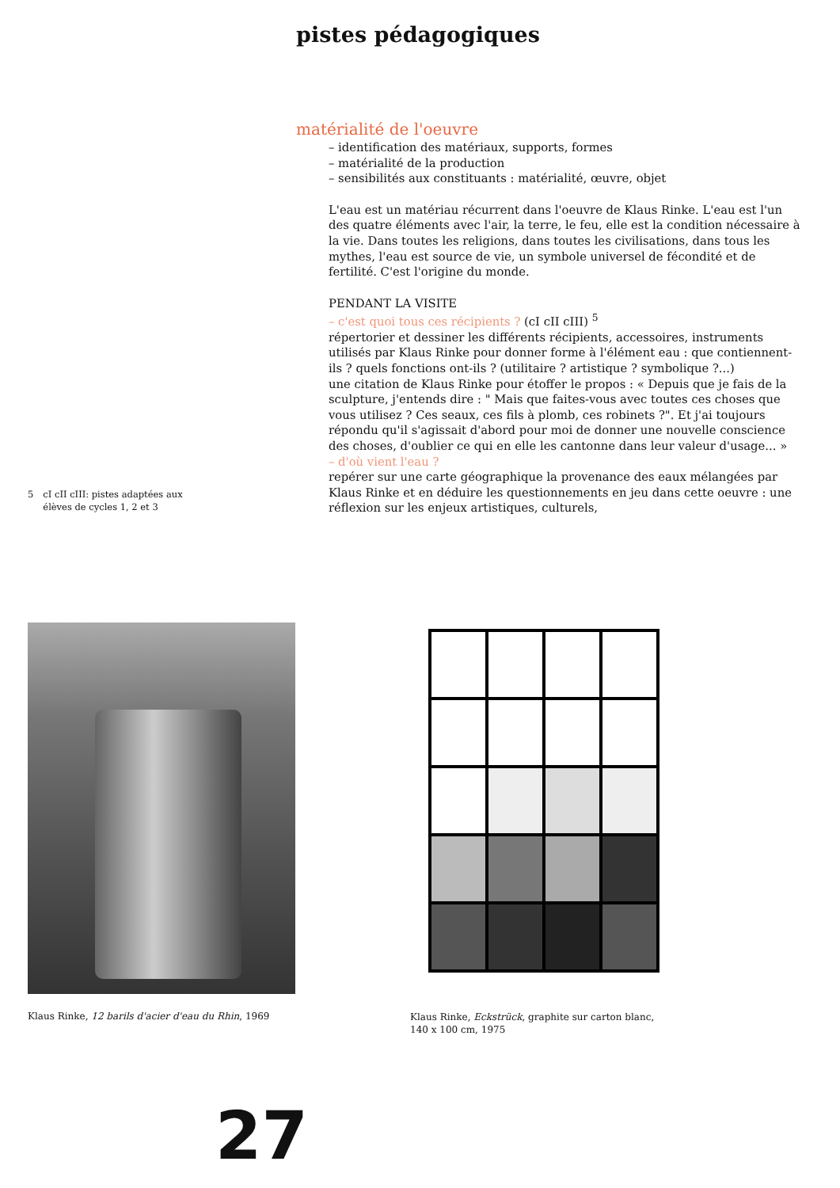pistes pédagogiques
5 cI cII cIII: pistes adaptées aux
élèves de cycles 1, 2 et 3
matérialité de l'oeuvre
– identification des matériaux, supports, formes
– matérialité de la production
– sensibilités aux constituants : matérialité, œuvre, objet
L'eau est un matériau récurrent dans l'oeuvre de Klaus Rinke. L'eau est l'un des quatre éléments avec l'air, la terre, le feu, elle est la condition nécessaire à la vie. Dans toutes les religions, dans toutes les civilisations, dans tous les mythes, l'eau est source de vie, un symbole universel de fécondité et de fertilité. C'est l'origine du monde.
PENDANT LA VISITE
– c'est quoi tous ces récipients ? (cI cII cIII) <sup>5</sup>
répertorier et dessiner les différents récipients, accessoires, instruments utilisés par Klaus Rinke pour donner forme à l'élément eau : que contiennent-ils ? quels fonctions ont-ils ? (utilitaire ? artistique ? symbolique ?...)
une citation de Klaus Rinke pour étoffer le propos : « Depuis que je fais de la sculpture, j'entends dire : " Mais que faites-vous avec toutes ces choses que vous utilisez ? Ces seaux, ces fils à plomb, ces robinets ?". Et j'ai toujours répondu qu'il s'agissait d'abord pour moi de donner une nouvelle conscience des choses, d'oublier ce qui en elle les cantonne dans leur valeur d'usage... »
– d'où vient l'eau ?
repérer sur une carte géographique la provenance des eaux mélangées par Klaus Rinke et en déduire les questionnements en jeu dans cette oeuvre : une réflexion sur les enjeux artistiques, culturels,
Klaus Rinke, 12 barils d'acier d'eau du Rhin, 1969
Klaus Rinke, Eckstrück, graphite sur carton blanc,
140 x 100 cm, 1975
27